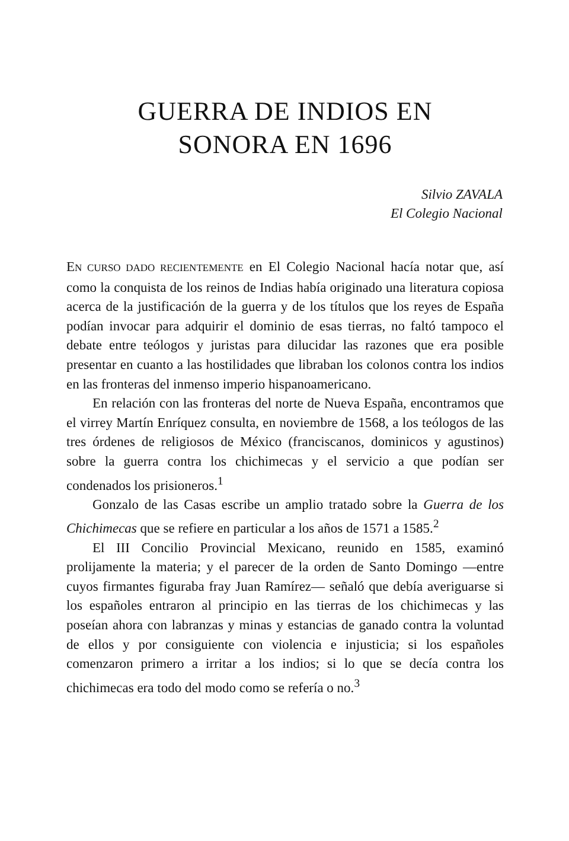GUERRA DE INDIOS EN
SONORA EN 1696
Silvio ZAVALA
El Colegio Nacional
EN CURSO DADO RECIENTEMENTE en El Colegio Nacional hacía notar que, así como la conquista de los reinos de Indias había originado una literatura copiosa acerca de la justificación de la guerra y de los títulos que los reyes de España podían invocar para adquirir el dominio de esas tierras, no faltó tampoco el debate entre teólogos y juristas para dilucidar las razones que era posible presentar en cuanto a las hostilidades que libraban los colonos contra los indios en las fronteras del inmenso imperio hispanoamericano.
En relación con las fronteras del norte de Nueva España, encontramos que el virrey Martín Enríquez consulta, en noviembre de 1568, a los teólogos de las tres órdenes de religiosos de México (franciscanos, dominicos y agustinos) sobre la guerra contra los chichimecas y el servicio a que podían ser condenados los prisioneros.<sup>1</sup>
Gonzalo de las Casas escribe un amplio tratado sobre la Guerra de los Chichimecas que se refiere en particular a los años de 1571 a 1585.<sup>2</sup>
El III Concilio Provincial Mexicano, reunido en 1585, examinó prolijamente la materia; y el parecer de la orden de Santo Domingo —entre cuyos firmantes figuraba fray Juan Ramírez— señaló que debía averiguarse si los españoles entraron al principio en las tierras de los chichimecas y las poseían ahora con labranzas y minas y estancias de ganado contra la voluntad de ellos y por consiguiente con violencia e injusticia; si los españoles comenzaron primero a irritar a los indios; si lo que se decía contra los chichimecas era todo del modo como se refería o no.<sup>3</sup>